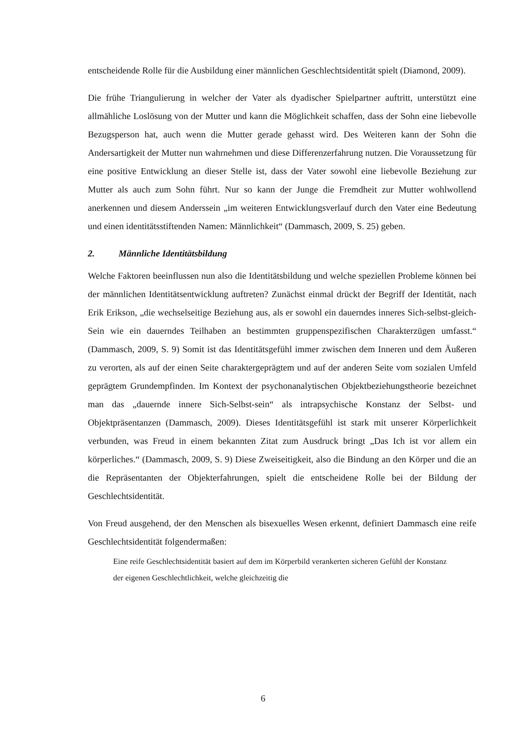entscheidende Rolle für die Ausbildung einer männlichen Geschlechtsidentität spielt (Diamond, 2009).
Die frühe Triangulierung in welcher der Vater als dyadischer Spielpartner auftritt, unterstützt eine allmähliche Loslösung von der Mutter und kann die Möglichkeit schaffen, dass der Sohn eine liebevolle Bezugsperson hat, auch wenn die Mutter gerade gehasst wird. Des Weiteren kann der Sohn die Andersartigkeit der Mutter nun wahrnehmen und diese Differenzerfahrung nutzen. Die Voraussetzung für eine positive Entwicklung an dieser Stelle ist, dass der Vater sowohl eine liebevolle Beziehung zur Mutter als auch zum Sohn führt. Nur so kann der Junge die Fremdheit zur Mutter wohlwollend anerkennen und diesem Anderssein „im weiteren Entwicklungsverlauf durch den Vater eine Bedeutung und einen identitätsstiftenden Namen: Männlichkeit“ (Dammasch, 2009, S. 25) geben.
2. Männliche Identitätsbildung
Welche Faktoren beeinflussen nun also die Identitätsbildung und welche speziellen Probleme können bei der männlichen Identitätsentwicklung auftreten? Zunächst einmal drückt der Begriff der Identität, nach Erik Erikson, „die wechselseitige Beziehung aus, als er sowohl ein dauerndes inneres Sich-selbst-gleich-Sein wie ein dauerndes Teilhaben an bestimmten gruppenspezifischen Charakterzügen umfasst.“ (Dammasch, 2009, S. 9) Somit ist das Identitätsgefühl immer zwischen dem Inneren und dem Äußeren zu verorten, als auf der einen Seite charaktergeprägtem und auf der anderen Seite vom sozialen Umfeld geprägtem Grundempfinden. Im Kontext der psychonanalytischen Objektbeziehungstheorie bezeichnet man das „dauernde innere Sich-Selbst-sein“ als intrapsychische Konstanz der Selbst- und Objektpräsentanzen (Dammasch, 2009). Dieses Identitätsgefühl ist stark mit unserer Körperlichkeit verbunden, was Freud in einem bekannten Zitat zum Ausdruck bringt „Das Ich ist vor allem ein körperliches.“ (Dammasch, 2009, S. 9) Diese Zweiseitigkeit, also die Bindung an den Körper und die an die Repräsentanten der Objekterfahrungen, spielt die entscheidene Rolle bei der Bildung der Geschlechtsidentität.
Von Freud ausgehend, der den Menschen als bisexuelles Wesen erkennt, definiert Dammasch eine reife Geschlechtsidentität folgendermaßen:
Eine reife Geschlechtsidentität basiert auf dem im Körperbild verankerten sicheren Gefühl der Konstanz der eigenen Geschlechtlichkeit, welche gleichzeitig die
6